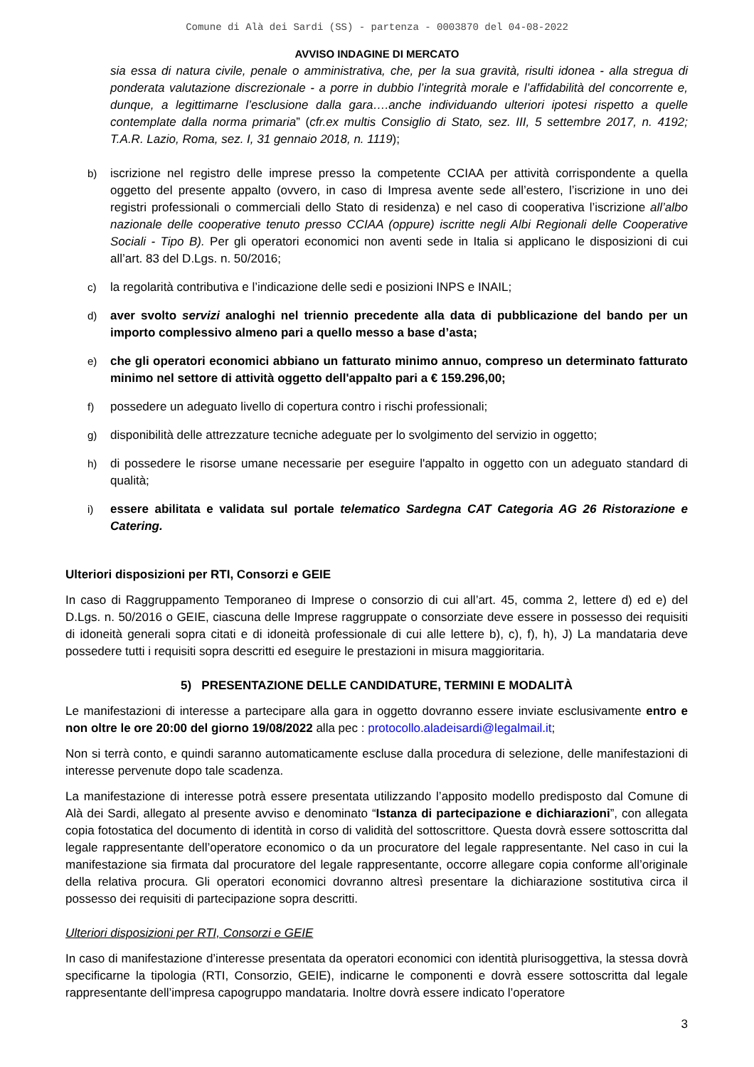Comune di Alà dei Sardi (SS) - partenza - 0003870 del 04-08-2022
AVVISO INDAGINE DI MERCATO
sia essa di natura civile, penale o amministrativa, che, per la sua gravità, risulti idonea - alla stregua di ponderata valutazione discrezionale - a porre in dubbio l’integrità morale e l’affidabilità del concorrente e, dunque, a legittimarne l’esclusione dalla gara….anche individuando ulteriori ipotesi rispetto a quelle contemplate dalla norma primaria” (cfr.ex multis Consiglio di Stato, sez. III, 5 settembre 2017, n. 4192; T.A.R. Lazio, Roma, sez. I, 31 gennaio 2018, n. 1119);
b) iscrizione nel registro delle imprese presso la competente CCIAA per attività corrispondente a quella oggetto del presente appalto (ovvero, in caso di Impresa avente sede all’estero, l’iscrizione in uno dei registri professionali o commerciali dello Stato di residenza) e nel caso di cooperativa l’iscrizione all’albo nazionale delle cooperative tenuto presso CCIAA (oppure) iscritte negli Albi Regionali delle Cooperative Sociali - Tipo B). Per gli operatori economici non aventi sede in Italia si applicano le disposizioni di cui all’art. 83 del D.Lgs. n. 50/2016;
c) la regolarità contributiva e l’indicazione delle sedi e posizioni INPS e INAIL;
d) aver svolto servizi analoghi nel triennio precedente alla data di pubblicazione del bando per un importo complessivo almeno pari a quello messo a base d’asta;
e) che gli operatori economici abbiano un fatturato minimo annuo, compreso un determinato fatturato minimo nel settore di attività oggetto dell'appalto pari a € 159.296,00;
f) possedere un adeguato livello di copertura contro i rischi professionali;
g) disponibilità delle attrezzature tecniche adeguate per lo svolgimento del servizio in oggetto;
h) di possedere le risorse umane necessarie per eseguire l'appalto in oggetto con un adeguato standard di qualità;
i) essere abilitata e validata sul portale telematico Sardegna CAT Categoria AG 26 Ristorazione e Catering.
Ulteriori disposizioni per RTI, Consorzi e GEIE
In caso di Raggruppamento Temporaneo di Imprese o consorzio di cui all’art. 45, comma 2, lettere d) ed e) del D.Lgs. n. 50/2016 o GEIE, ciascuna delle Imprese raggruppate o consorziate deve essere in possesso dei requisiti di idoneità generali sopra citati e di idoneità professionale di cui alle lettere b), c), f), h), J) La mandataria deve possedere tutti i requisiti sopra descritti ed eseguire le prestazioni in misura maggioritaria.
5) PRESENTAZIONE DELLE CANDIDATURE, TERMINI E MODALITÀ
Le manifestazioni di interesse a partecipare alla gara in oggetto dovranno essere inviate esclusivamente entro e non oltre le ore 20:00 del giorno 19/08/2022 alla pec : protocollo.aladeisardi@legalmail.it;
Non si terrà conto, e quindi saranno automaticamente escluse dalla procedura di selezione, delle manifestazioni di interesse pervenute dopo tale scadenza.
La manifestazione di interesse potrà essere presentata utilizzando l’apposito modello predisposto dal Comune di Alà dei Sardi, allegato al presente avviso e denominato “Istanza di partecipazione e dichiarazioni”, con allegata copia fotostatica del documento di identità in corso di validità del sottoscrittore. Questa dovrà essere sottoscritta dal legale rappresentante dell’operatore economico o da un procuratore del legale rappresentante. Nel caso in cui la manifestazione sia firmata dal procuratore del legale rappresentante, occorre allegare copia conforme all’originale della relativa procura. Gli operatori economici dovranno altresì presentare la dichiarazione sostitutiva circa il possesso dei requisiti di partecipazione sopra descritti.
Ulteriori disposizioni per RTI, Consorzi e GEIE
In caso di manifestazione d’interesse presentata da operatori economici con identità plurisoggettiva, la stessa dovrà specificarne la tipologia (RTI, Consorzio, GEIE), indicarne le componenti e dovrà essere sottoscritta dal legale rappresentante dell’impresa capogruppo mandataria. Inoltre dovrà essere indicato l’operatore
3